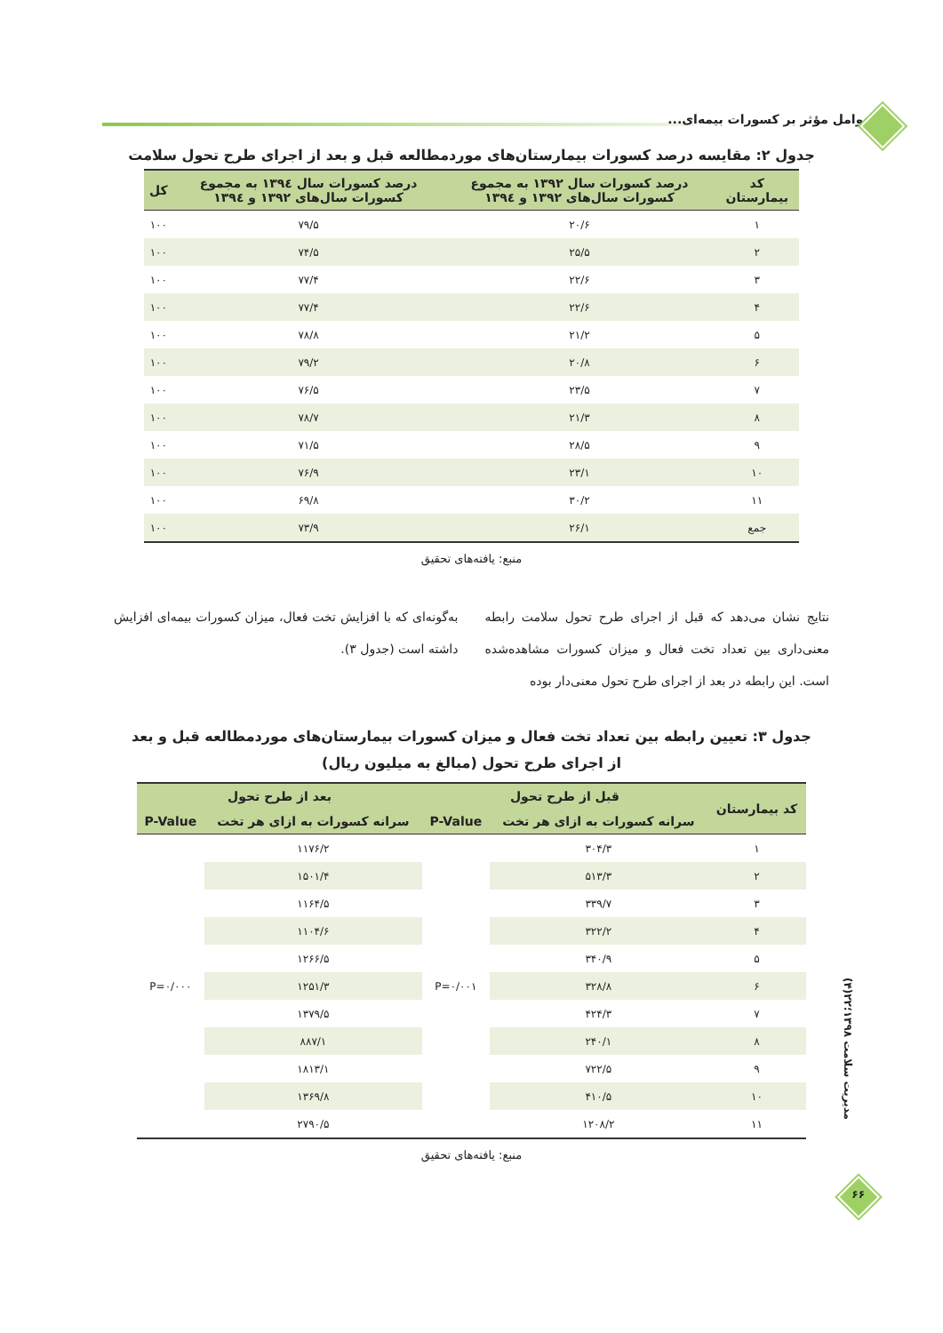عوامل مؤثر بر کسورات بیمه‌ای...
جدول ۲: مقایسه درصد کسورات بیمارستان‌های موردمطالعه قبل و بعد از اجرای طرح تحول سلامت
| کد بیمارستان | درصد کسورات سال ۱۳۹۲ به مجموع کسورات سال‌های ۱۳۹۲ و ۱۳۹٤ | درصد کسورات سال ۱۳۹٤ به مجموع کسورات سال‌های ۱۳۹۲ و ۱۳۹٤ | کل |
| --- | --- | --- | --- |
| ۱ | ۲۰/۶ | ۷۹/۵ | ۱۰۰ |
| ۲ | ۲۵/۵ | ۷۴/۵ | ۱۰۰ |
| ۳ | ۲۲/۶ | ۷۷/۴ | ۱۰۰ |
| ۴ | ۲۲/۶ | ۷۷/۴ | ۱۰۰ |
| ۵ | ۲۱/۲ | ۷۸/۸ | ۱۰۰ |
| ۶ | ۲۰/۸ | ۷۹/۲ | ۱۰۰ |
| ۷ | ۲۳/۵ | ۷۶/۵ | ۱۰۰ |
| ۸ | ۲۱/۳ | ۷۸/۷ | ۱۰۰ |
| ۹ | ۲۸/۵ | ۷۱/۵ | ۱۰۰ |
| ۱۰ | ۲۳/۱ | ۷۶/۹ | ۱۰۰ |
| ۱۱ | ۳۰/۲ | ۶۹/۸ | ۱۰۰ |
| جمع | ۲۶/۱ | ۷۳/۹ | ۱۰۰ |
منبع: یافته‌های تحقیق
نتایج نشان می‌دهد که قبل از اجرای طرح تحول سلامت رابطه معنی‌داری بین تعداد تخت فعال و میزان کسورات مشاهده‌شده است. این رابطه در بعد از اجرای طرح تحول معنی‌دار بوده
به‌گونه‌ای که با افزایش تخت فعال، میزان کسورات بیمه‌ای افزایش داشته است (جدول ۳).
جدول ۳: تعیین رابطه بین تعداد تخت فعال و میزان کسورات بیمارستان‌های موردمطالعه قبل و بعد از اجرای طرح تحول (مبالغ به میلیون ریال)
| کد بیمارستان | قبل از طرح تحول | | بعد از طرح تحول | |
| --- | --- | --- | --- | --- |
| | سرانه کسورات به ازای هر تخت | P-Value | سرانه کسورات به ازای هر تخت | P-Value |
| ۱ | ۳۰۴/۳ | P=۰/۰۰۱ | ۱۱۷۶/۲ | P=۰/۰۰۰ |
| ۲ | ۵۱۳/۳ | | ۱۵۰۱/۴ | |
| ۳ | ۳۳۹/۷ | | ۱۱۶۴/۵ | |
| ۴ | ۳۲۲/۲ | | ۱۱۰۴/۶ | |
| ۵ | ۳۴۰/۹ | | ۱۲۶۶/۵ | |
| ۶ | ۳۲۸/۸ | | ۱۲۵۱/۳ | |
| ۷ | ۴۲۴/۳ | | ۱۳۷۹/۵ | |
| ۸ | ۲۴۰/۱ | | ۸۸۷/۱ | |
| ۹ | ۷۲۲/۵ | | ۱۸۱۳/۱ | |
| ۱۰ | ۴۱۰/۵ | | ۱۳۶۹/۸ | |
| ۱۱ | ۱۲۰۸/۲ | | ۲۷۹۰/۵ | |
منبع: یافته‌های تحقیق
مدیریت سلامت ۱۳۹۸؛۲۲(۴)
۶۶